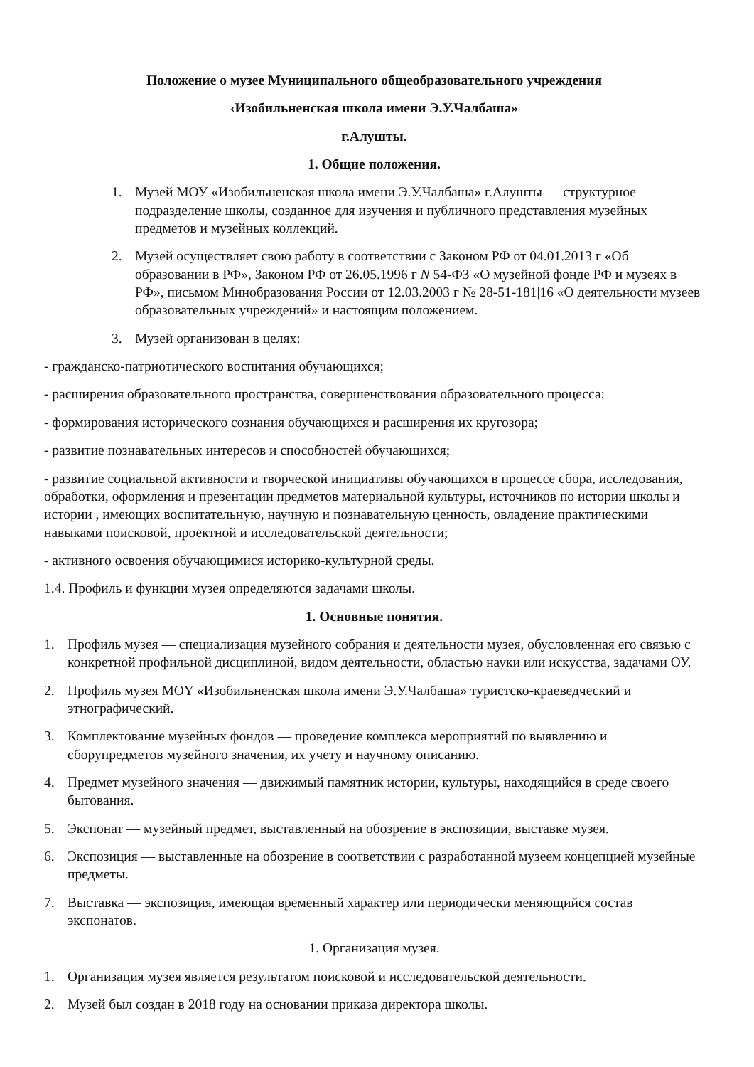Положение о музее Муниципального общеобразовательного учреждения
‹Изобильненская школа имени Э.У.Чалбаша»
г.Алушты.
1. Общие положения.
1. Музей МОУ «Изобильненская школа имени Э.У.Чалбаша» г.Алушты — структурное подразделение школы, созданное для изучения и публичного представления музейных предметов и музейных коллекций.
2. Музей осуществляет свою работу в соответствии с Законом РФ от 04.01.2013 г «Об образовании в РФ», Законом РФ от 26.05.1996 г N 54-ФЗ «О музейной фонде РФ и музеях в РФ», письмом Минобразования России от 12.03.2003 г № 28-51-181|16 «О деятельности музеев образовательных учреждений» и настоящим положением.
3. Музей организован в целях:
- гражданско-патриотического воспитания обучающихся;
- расширения образовательного пространства, совершенствования образовательного процесса;
- формирования исторического сознания обучающихся и расширения их кругозора;
- развитие познавательных интересов и способностей обучающихся;
- развитие социальной активности и творческой инициативы обучающихся в процессе сбора, исследования, обработки, оформления и презентации предметов материальной культуры, источников по истории школы и истории , имеющих воспитательную, научную и познавательную ценность, овладение практическими навыками поисковой, проектной и исследовательской деятельности;
- активного освоения обучающимися историко-культурной среды.
1.4. Профиль и функции музея определяются задачами школы.
1. Основные понятия.
1. Профиль музея — специализация музейного собрания и деятельности музея, обусловленная его связью с конкретной профильной дисциплиной, видом деятельности, областью науки или искусства, задачами ОУ.
2. Профиль музея МОY «Изобильненская школа имени Э.У.Чалбаша» туристско-краеведческий и этнографический.
3. Комплектование музейных фондов — проведение комплекса мероприятий по выявлению и сборупредметов музейного значения, их учету и научному описанию.
4. Предмет музейного значения — движимый памятник истории, культуры, находящийся в среде своего бытования.
5. Экспонат — музейный предмет, выставленный на обозрение в экспозиции, выставке музея.
6. Экспозиция — выставленные на обозрение в соответствии с разработанной музеем концепцией музейные предметы.
7. Выставка — экспозиция, имеющая временный характер или периодически меняющийся состав экспонатов.
1. Организация музея.
1. Организация музея является результатом поисковой и исследовательской деятельности.
2. Музей был создан в 2018 году на основании приказа директора школы.